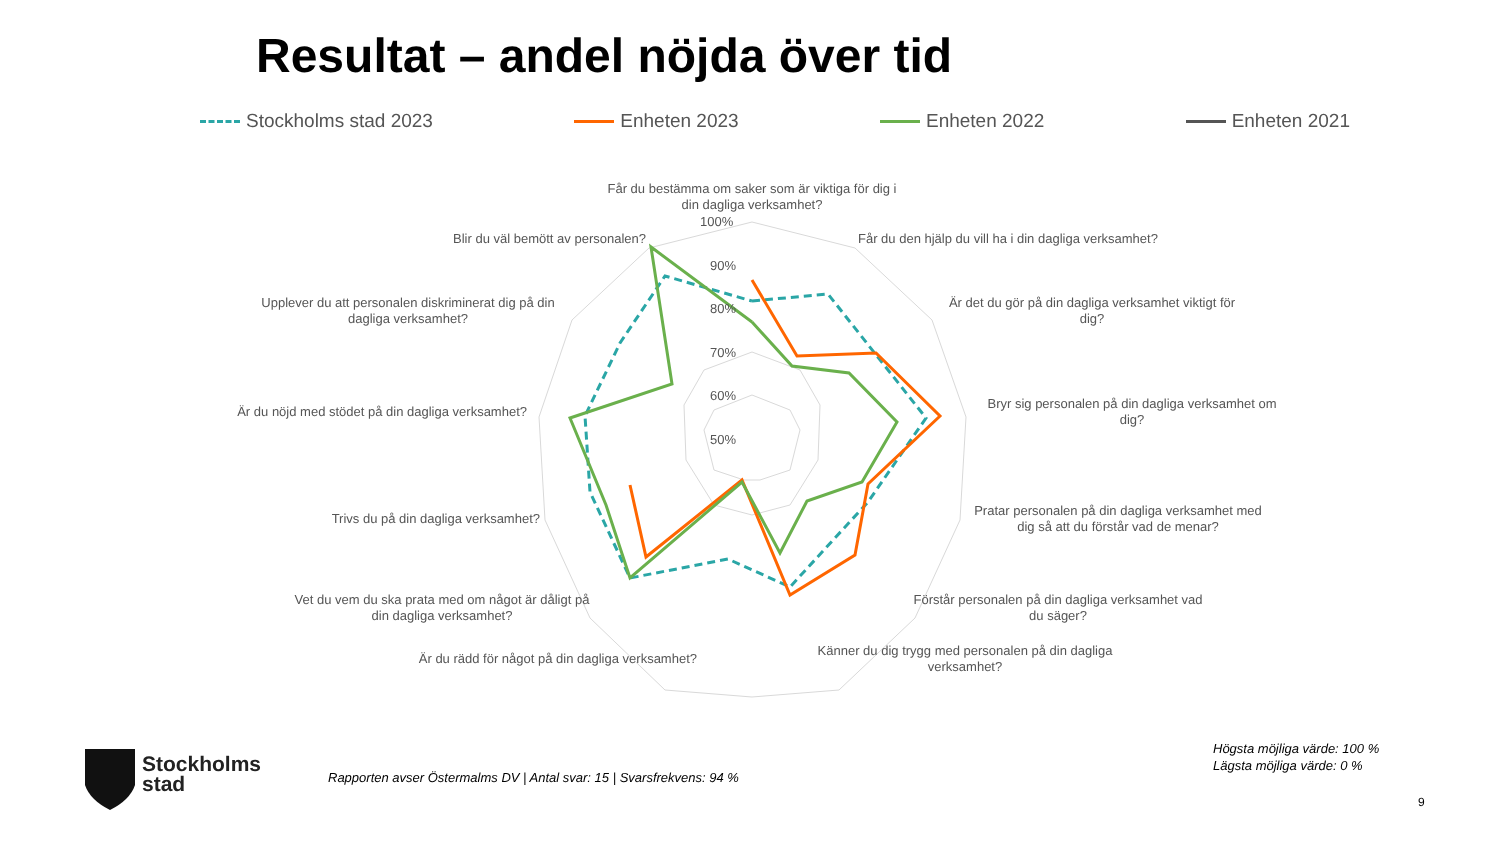Resultat – andel nöjda över tid
Stockholms stad 2023 Enheten 2023 Enheten 2022 Enheten 2021
100%
90%
80%
70%
60%
50%
Får du bestämma om saker som är viktiga för dig i
din dagliga verksamhet?
Får du den hjälp du vill ha i din dagliga verksamhet?
Är det du gör på din dagliga verksamhet viktigt för
dig?
Bryr sig personalen på din dagliga verksamhet om
dig?
Pratar personalen på din dagliga verksamhet med
dig så att du förstår vad de menar?
Förstår personalen på din dagliga verksamhet vad
du säger?
Känner du dig trygg med personalen på din dagliga
verksamhet?
Är du rädd för något på din dagliga verksamhet?
Vet du vem du ska prata med om något är dåligt på
din dagliga verksamhet?
Trivs du på din dagliga verksamhet?
Är du nöjd med stödet på din dagliga verksamhet?
Upplever du att personalen diskriminerat dig på din
dagliga verksamhet?
Blir du väl bemött av personalen?
Stockholms
stad
Rapporten avser Östermalms DV | Antal svar: 15 | Svarsfrekvens: 94 %
Högsta möjliga värde: 100 %
Lägsta möjliga värde: 0 %
9